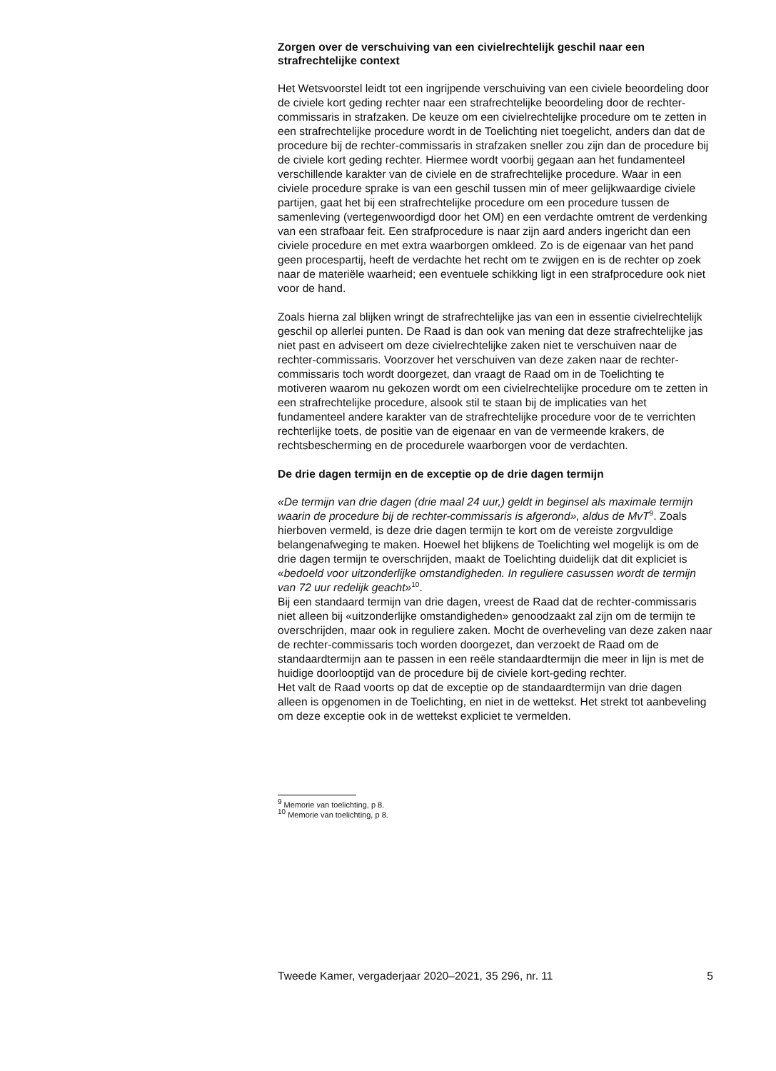Zorgen over de verschuiving van een civielrechtelijk geschil naar een strafrechtelijke context
Het Wetsvoorstel leidt tot een ingrijpende verschuiving van een civiele beoordeling door de civiele kort geding rechter naar een strafrechtelijke beoordeling door de rechter-commissaris in strafzaken. De keuze om een civielrechtelijke procedure om te zetten in een strafrechtelijke procedure wordt in de Toelichting niet toegelicht, anders dan dat de procedure bij de rechter-commissaris in strafzaken sneller zou zijn dan de procedure bij de civiele kort geding rechter. Hiermee wordt voorbij gegaan aan het fundamenteel verschillende karakter van de civiele en de strafrechtelijke procedure. Waar in een civiele procedure sprake is van een geschil tussen min of meer gelijkwaardige civiele partijen, gaat het bij een strafrechtelijke procedure om een procedure tussen de samenleving (vertegenwoordigd door het OM) en een verdachte omtrent de verdenking van een strafbaar feit. Een strafprocedure is naar zijn aard anders ingericht dan een civiele procedure en met extra waarborgen omkleed. Zo is de eigenaar van het pand geen procespartij, heeft de verdachte het recht om te zwijgen en is de rechter op zoek naar de materiële waarheid; een eventuele schikking ligt in een strafprocedure ook niet voor de hand.
Zoals hierna zal blijken wringt de strafrechtelijke jas van een in essentie civielrechtelijk geschil op allerlei punten. De Raad is dan ook van mening dat deze strafrechtelijke jas niet past en adviseert om deze civielrechtelijke zaken niet te verschuiven naar de rechter-commissaris. Voorzover het verschuiven van deze zaken naar de rechter-commissaris toch wordt doorgezet, dan vraagt de Raad om in de Toelichting te motiveren waarom nu gekozen wordt om een civielrechtelijke procedure om te zetten in een strafrechtelijke procedure, alsook stil te staan bij de implicaties van het fundamenteel andere karakter van de strafrechtelijke procedure voor de te verrichten rechterlijke toets, de positie van de eigenaar en van de vermeende krakers, de rechtsbescherming en de procedurele waarborgen voor de verdachten.
De drie dagen termijn en de exceptie op de drie dagen termijn
«De termijn van drie dagen (drie maal 24 uur,) geldt in beginsel als maximale termijn waarin de procedure bij de rechter-commissaris is afgerond», aldus de MvT<sup>9</sup>. Zoals hierboven vermeld, is deze drie dagen termijn te kort om de vereiste zorgvuldige belangenafweging te maken. Hoewel het blijkens de Toelichting wel mogelijk is om de drie dagen termijn te overschrijden, maakt de Toelichting duidelijk dat dit expliciet is «bedoeld voor uitzonderlijke omstandigheden. In reguliere casussen wordt de termijn van 72 uur redelijk geacht»<sup>10</sup>.
Bij een standaard termijn van drie dagen, vreest de Raad dat de rechter-commissaris niet alleen bij «uitzonderlijke omstandigheden» genoodzaakt zal zijn om de termijn te overschrijden, maar ook in reguliere zaken. Mocht de overheveling van deze zaken naar de rechter-commissaris toch worden doorgezet, dan verzoekt de Raad om de standaardtermijn aan te passen in een reële standaardtermijn die meer in lijn is met de huidige doorlooptijd van de procedure bij de civiele kort-geding rechter.
Het valt de Raad voorts op dat de exceptie op de standaardtermijn van drie dagen alleen is opgenomen in de Toelichting, en niet in de wettekst. Het strekt tot aanbeveling om deze exceptie ook in de wettekst expliciet te vermelden.
<sup>9</sup> Memorie van toelichting, p 8.
<sup>10</sup> Memorie van toelichting, p 8.
Tweede Kamer, vergaderjaar 2020–2021, 35 296, nr. 11 5